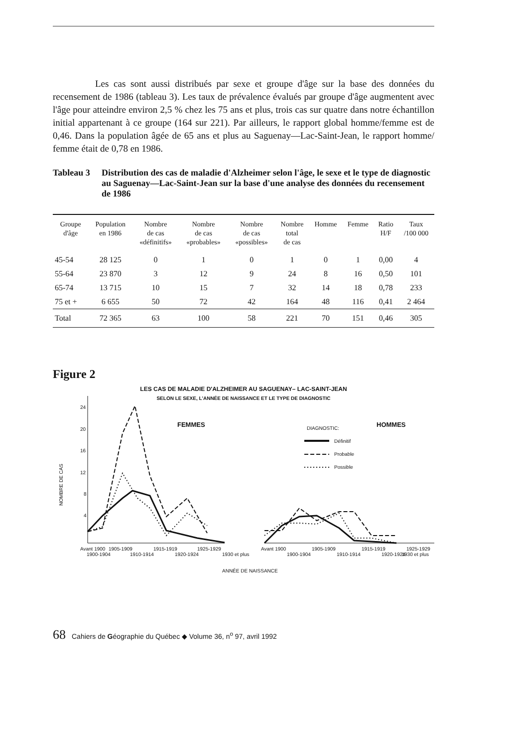Les cas sont aussi distribués par sexe et groupe d'âge sur la base des données du recensement de 1986 (tableau 3). Les taux de prévalence évalués par groupe d'âge augmentent avec l'âge pour atteindre environ 2,5 % chez les 75 ans et plus, trois cas sur quatre dans notre échantillon initial appartenant à ce groupe (164 sur 221). Par ailleurs, le rapport global homme/femme est de 0,46. Dans la population âgée de 65 ans et plus au Saguenay—Lac-Saint-Jean, le rapport homme/ femme était de 0,78 en 1986.
Tableau 3 Distribution des cas de maladie d'Alzheimer selon l'âge, le sexe et le type de diagnostic au Saguenay—Lac-Saint-Jean sur la base d'une analyse des données du recensement de 1986
| Groupe d'âge | Population en 1986 | Nombre de cas «définitifs» | Nombre de cas «probables» | Nombre de cas «possibles» | Nombre total de cas | Homme | Femme | Ratio H/F | Taux /100 000 |
| --- | --- | --- | --- | --- | --- | --- | --- | --- | --- |
| 45-54 | 28 125 | 0 | 1 | 0 | 1 | 0 | 1 | 0,00 | 4 |
| 55-64 | 23 870 | 3 | 12 | 9 | 24 | 8 | 16 | 0,50 | 101 |
| 65-74 | 13 715 | 10 | 15 | 7 | 32 | 14 | 18 | 0,78 | 233 |
| 75 et + | 6 655 | 50 | 72 | 42 | 164 | 48 | 116 | 0,41 | 2 464 |
| Total | 72 365 | 63 | 100 | 58 | 221 | 70 | 151 | 0,46 | 305 |
Figure 2
LES CAS DE MALADIE D'ALZHEIMER AU SAGUENAY– LAC-SAINT-JEAN
SELON LE SEXE, L'ANNÉE DE NAISSANCE ET LE TYPE DE DIAGNOSTIC
FEMMES
HOMMES
DIAGNOSTIC:
Définitif
Probable
Possible
24
20
16
12
8
4
NOMBRE DE CAS
Avant 1900
1900-1904
1905-1909
1910-1914
1915-1919
1920-1924
1925-1929
1930 et plus
Avant 1900
1900-1904
1905-1909
1910-1914
1915-1919
1920-1924
1925-1929
1930 et plus
ANNÉE DE NAISSANCE
68 Cahiers de Géographie du Québec ◆ Volume 36, n<sup>o</sup> 97, avril 1992